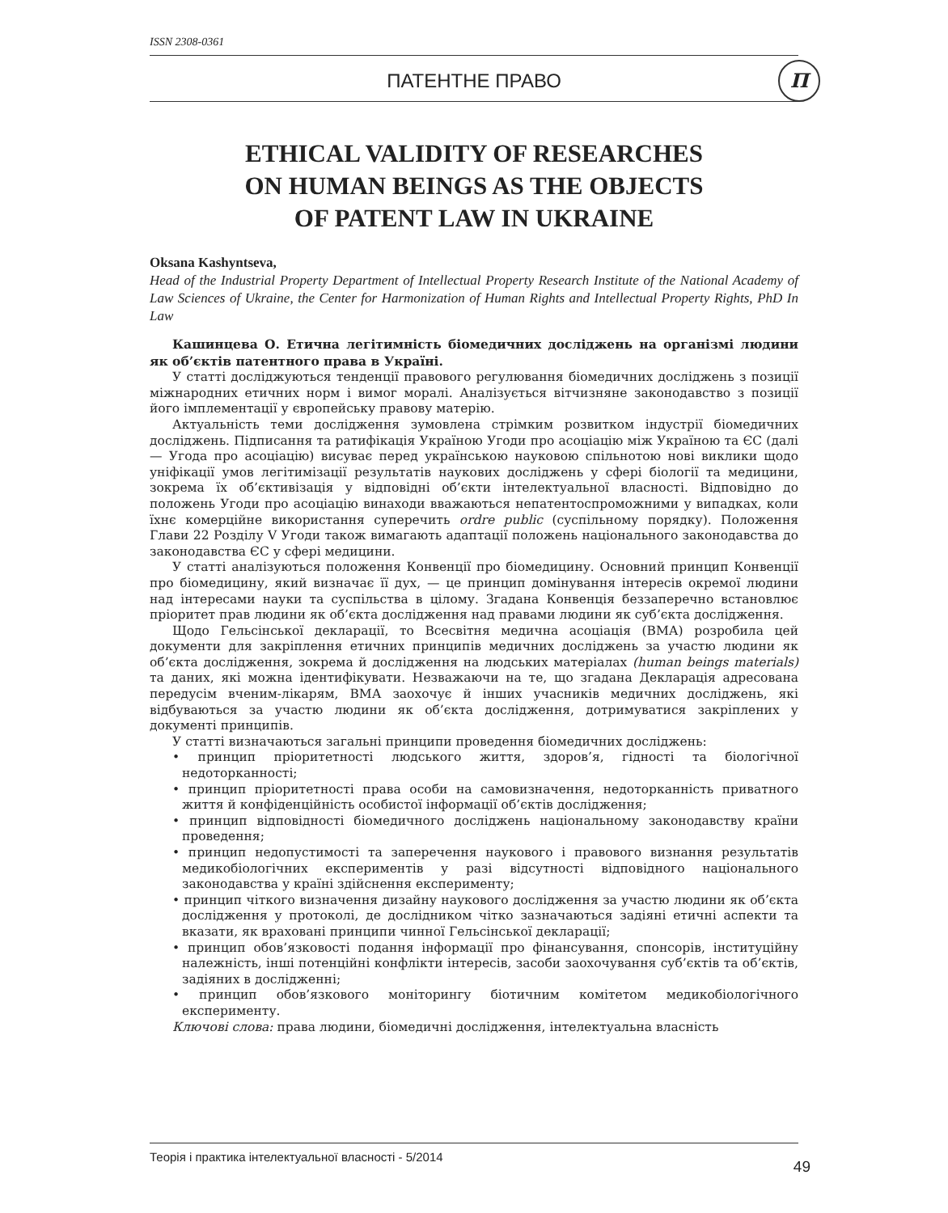ISSN 2308-0361
ПАТЕНТНЕ ПРАВО П
ETHICAL VALIDITY OF RESEARCHES
ON HUMAN BEINGS AS THE OBJECTS
OF PATENT LAW IN UKRAINE
Oksana Kashyntseva,
Head of the Industrial Property Department of Intellectual Property Research Institute of the National Academy of Law Sciences of Ukraine, the Center for Harmonization of Human Rights and Intellectual Property Rights, PhD In Law
Кашинцева О. Етична легітимність біомедичних досліджень на організмі людини як об’єктів патентного права в Україні.
У статті досліджуються тенденції правового регулювання біомедичних досліджень з позиції міжнародних етичних норм і вимог моралі. Аналізується вітчизняне законодавство з позиції його імплементації у європейську правову матерію.
Актуальність теми дослідження зумовлена стрімким розвитком індустрії біомедичних досліджень. Підписання та ратифікація Україною Угоди про асоціацію між Україною та ЄС (далі — Угода про асоціацію) висуває перед українською науковою спільнотою нові виклики щодо уніфікації умов легітимізації результатів наукових досліджень у сфері біології та медицини, зокрема їх об’єктивізація у відповідні об’єкти інтелектуальної власності. Відповідно до положень Угоди про асоціацію винаходи вважаються непатентоспроможними у випадках, коли їхнє комерційне використання суперечить ordre public (суспільному порядку). Положення Глави 22 Розділу V Угоди також вимагають адаптації положень національного законодавства до законодавства ЄС у сфері медицини.
У статті аналізуються положення Конвенції про біомедицину. Основний принцип Конвенції про біомедицину, який визначає її дух, — це принцип домінування інтересів окремої людини над інтересами науки та суспільства в цілому. Згадана Конвенція беззаперечно встановлює пріоритет прав людини як об’єкта дослідження над правами людини як суб’єкта дослідження.
Щодо Гельсінської декларації, то Всесвітня медична асоціація (ВМА) розробила цей документи для закріплення етичних принципів медичних досліджень за участю людини як об’єкта дослідження, зокрема й дослідження на людських матеріалах (human beings materials) та даних, які можна ідентифікувати. Незважаючи на те, що згадана Декларація адресована передусім вченим-лікарям, ВМА заохочує й інших учасників медичних досліджень, які відбуваються за участю людини як об’єкта дослідження, дотримуватися закріплених у документі принципів.
У статті визначаються загальні принципи проведення біомедичних досліджень:
• принцип пріоритетності людського життя, здоров’я, гідності та біологічної недоторканності;
• принцип пріоритетності права особи на самовизначення, недоторканність приватного життя й конфіденційність особистої інформації об’єктів дослідження;
• принцип відповідності біомедичного досліджень національному законодавству країни проведення;
• принцип недопустимості та заперечення наукового і правового визнання результатів медикобіологічних експериментів у разі відсутності відповідного національного законодавства у країні здійснення експерименту;
• принцип чіткого визначення дизайну наукового дослідження за участю людини як об’єкта дослідження у протоколі, де дослідником чітко зазначаються задіяні етичні аспекти та вказати, як враховані принципи чинної Гельсінської декларації;
• принцип обов’язковості подання інформації про фінансування, спонсорів, інституційну належність, інші потенційні конфлікти інтересів, засоби заохочування суб’єктів та об’єктів, задіяних в дослідженні;
• принцип обов’язкового моніторингу біотичним комітетом медикобіологічного експерименту.
Ключові слова: права людини, біомедичні дослідження, інтелектуальна власність
Теорія і практика інтелектуальної власності - 5/2014
49